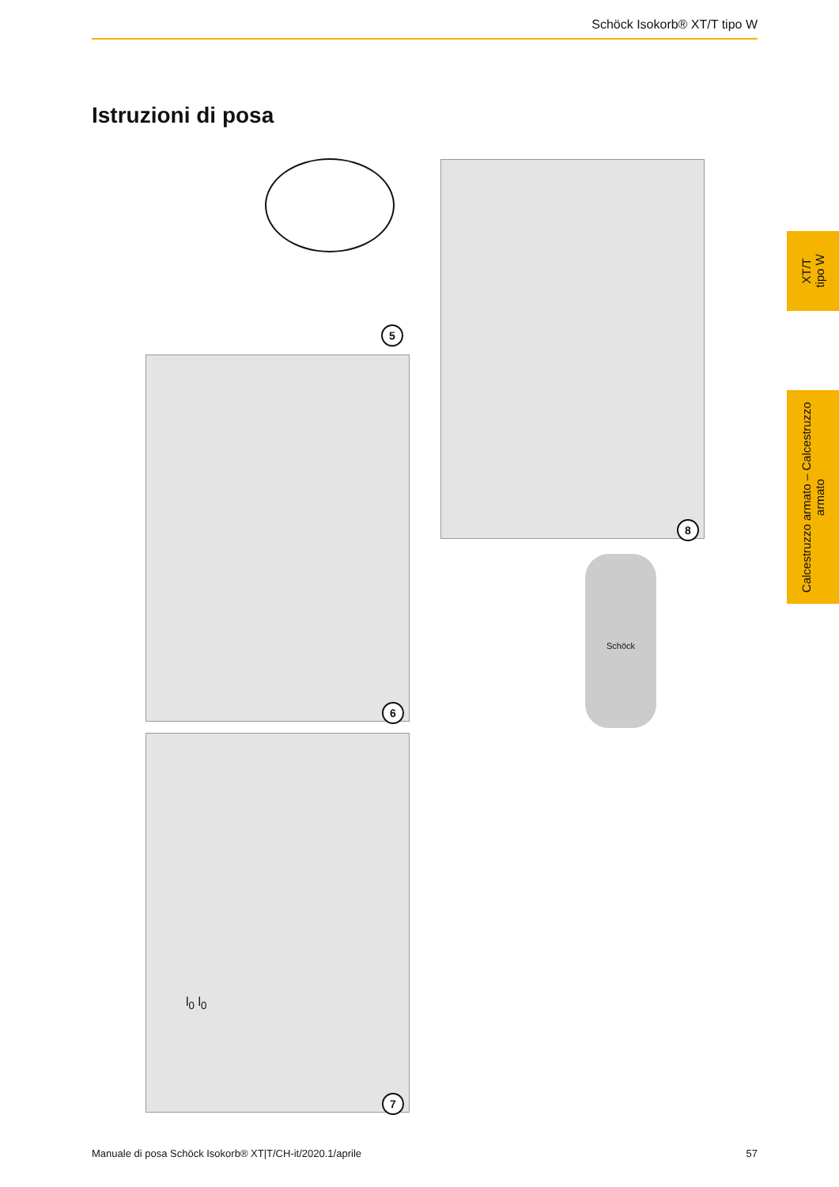Schöck Isokorb® XT/T tipo W
Istruzioni di posa
5
6
l<sub>0</sub> l<sub>0</sub>
7
8
Schöck
XT/T
tipo W
Calcestruzzo armato – Calcestruzzo
armato
Manuale di posa Schöck Isokorb® XT|T/CH-it/2020.1/aprile 57